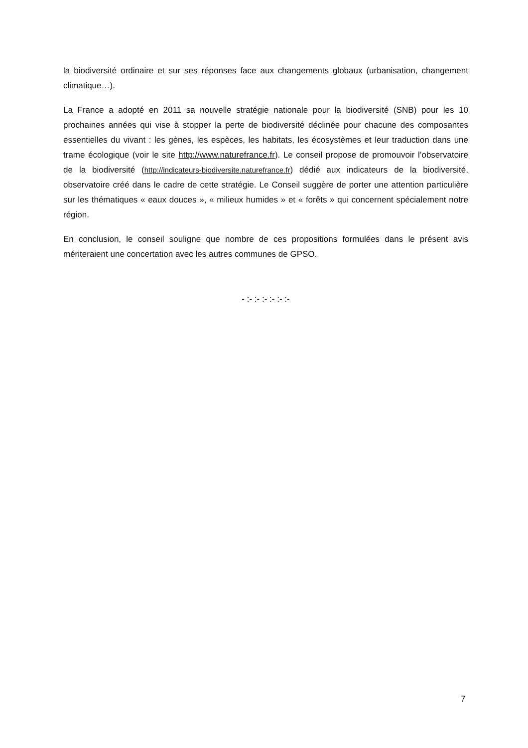la biodiversité ordinaire et sur ses réponses face aux changements globaux (urbanisation, changement climatique…).
La France a adopté en 2011 sa nouvelle stratégie nationale pour la biodiversité (SNB) pour les 10 prochaines années qui vise à stopper la perte de biodiversité déclinée pour chacune des composantes essentielles du vivant : les gènes, les espèces, les habitats, les écosystèmes et leur traduction dans une trame écologique (voir le site http://www.naturefrance.fr). Le conseil propose de promouvoir l’observatoire de la biodiversité (http://indicateurs-biodiversite.naturefrance.fr) dédié aux indicateurs de la biodiversité, observatoire créé dans le cadre de cette stratégie. Le Conseil suggère de porter une attention particulière sur les thématiques « eaux douces », « milieux humides » et « forêts » qui concernent spécialement notre région.
En conclusion, le conseil souligne que nombre de ces propositions formulées dans le présent avis mériteraient une concertation avec les autres communes de GPSO.
- :- :- :- :- :- :-
7